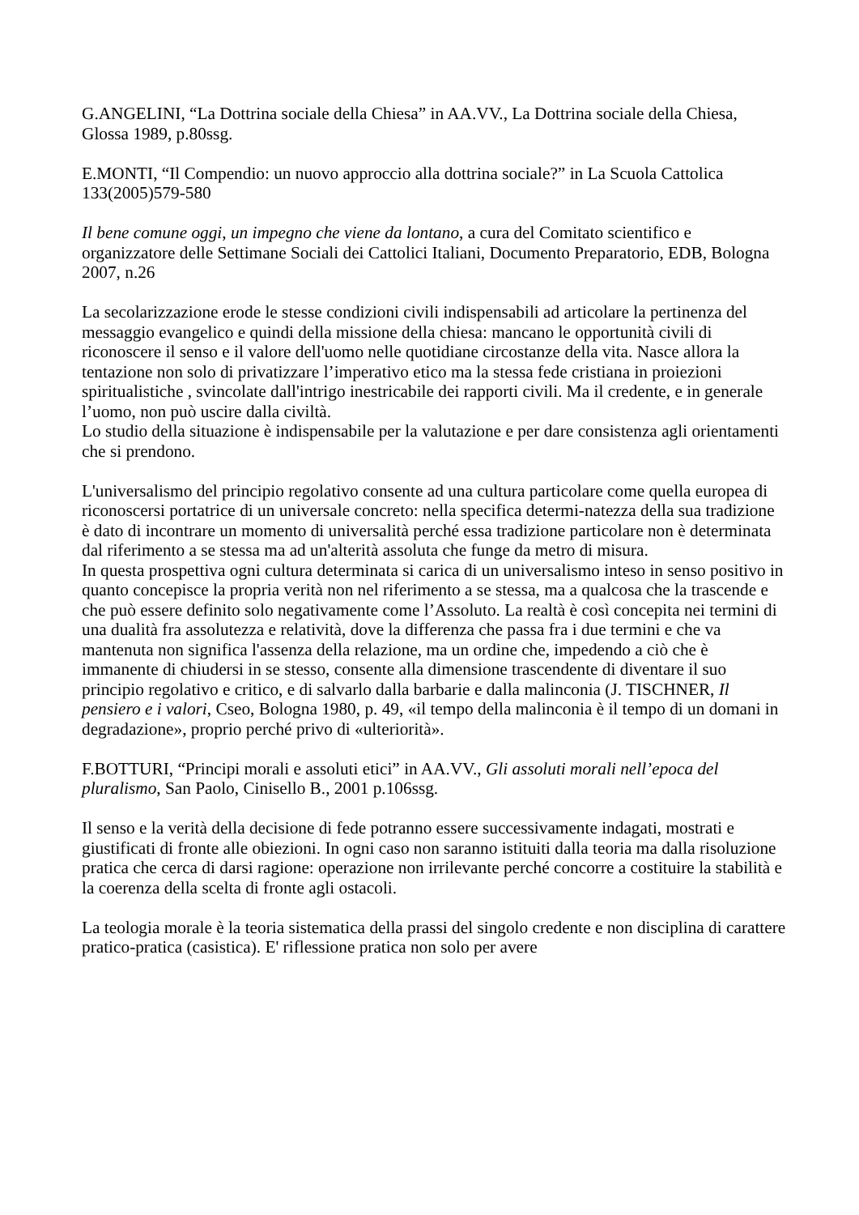G.ANGELINI, “La Dottrina sociale della Chiesa” in AA.VV., La Dottrina sociale della Chiesa, Glossa 1989, p.80ssg.
E.MONTI, “Il Compendio: un nuovo approccio alla dottrina sociale?” in La Scuola Cattolica 133(2005)579-580
Il bene comune oggi, un impegno che viene da lontano, a cura del Comitato scientifico e organizzatore delle Settimane Sociali dei Cattolici Italiani, Documento Preparatorio, EDB, Bologna 2007, n.26
La secolarizzazione erode le stesse condizioni civili indispensabili ad articolare la pertinenza del messaggio evangelico e quindi della missione della chiesa: mancano le opportunità civili di riconoscere il senso e il valore dell'uomo nelle quotidiane circostanze della vita. Nasce allora la tentazione non solo di privatizzare l’imperativo etico ma la stessa fede cristiana in proiezioni spiritualistiche , svincolate dall'intrigo inestricabile dei rapporti civili. Ma il credente, e in generale l’uomo, non può uscire dalla civiltà.
Lo studio della situazione è indispensabile per la valutazione e per dare consistenza agli orientamenti che si prendono.
L'universalismo del principio regolativo consente ad una cultura particolare come quella europea di riconoscersi portatrice di un universale concreto: nella specifica determi-natezza della sua tradizione è dato di incontrare un momento di universalità perché essa tradizione particolare non è determinata dal riferimento a se stessa ma ad un'alterità assoluta che funge da metro di misura.
In questa prospettiva ogni cultura determinata si carica di un universalismo inteso in senso positivo in quanto concepisce la propria verità non nel riferimento a se stessa, ma a qualcosa che la trascende e che può essere definito solo negativamente come l’Assoluto. La realtà è così concepita nei termini di una dualità fra assolutezza e relatività, dove la differenza che passa fra i due termini e che va mantenuta non significa l'assenza della relazione, ma un ordine che, impedendo a ciò che è immanente di chiudersi in se stesso, consente alla dimensione trascendente di diventare il suo principio regolativo e critico, e di salvarlo dalla barbarie e dalla malinconia (J. TISCHNER, Il pensiero e i valori, Cseo, Bologna 1980, p. 49, «il tempo della malinconia è il tempo di un domani in degradazione», proprio perché privo di «ulteriorità».
F.BOTTURI, “Principi morali e assoluti etici” in AA.VV., Gli assoluti morali nell’epoca del pluralismo, San Paolo, Cinisello B., 2001 p.106ssg.
Il senso e la verità della decisione di fede potranno essere successivamente indagati, mostrati e giustificati di fronte alle obiezioni. In ogni caso non saranno istituiti dalla teoria ma dalla risoluzione pratica che cerca di darsi ragione: operazione non irrilevante perché concorre a costituire la stabilità e la coerenza della scelta di fronte agli ostacoli.
La teologia morale è la teoria sistematica della prassi del singolo credente e non disciplina di carattere pratico-pratica (casistica). E' riflessione pratica non solo per avere